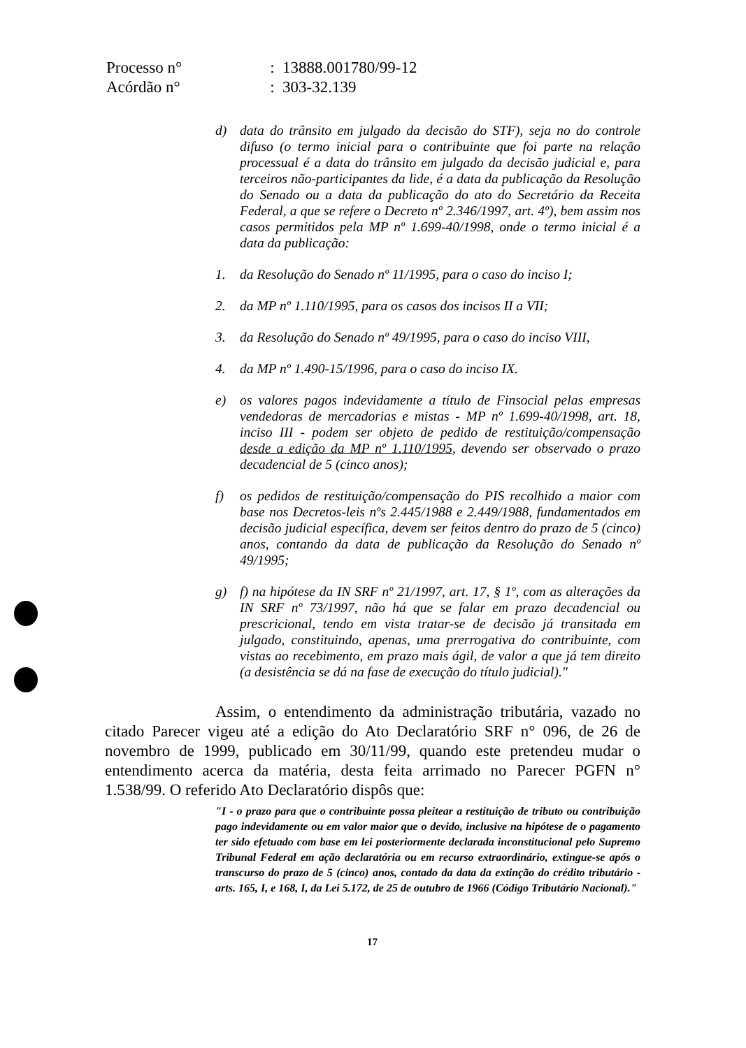| Processo n° | : 13888.001780/99-12 |
| Acórdão n° | : 303-32.139 |
d) data do trânsito em julgado da decisão do STF), seja no do controle difuso (o termo inicial para o contribuinte que foi parte na relação processual é a data do trânsito em julgado da decisão judicial e, para terceiros não-participantes da lide, é a data da publicação da Resolução do Senado ou a data da publicação do ato do Secretário da Receita Federal, a que se refere o Decreto nº 2.346/1997, art. 4º), bem assim nos casos permitidos pela MP nº 1.699-40/1998, onde o termo inicial é a data da publicação:
1. da Resolução do Senado nº 11/1995, para o caso do inciso I;
2. da MP nº 1.110/1995, para os casos dos incisos II a VII;
3. da Resolução do Senado nº 49/1995, para o caso do inciso VIII,
4. da MP nº 1.490-15/1996, para o caso do inciso IX.
e) os valores pagos indevidamente a título de Finsocial pelas empresas vendedoras de mercadorias e mistas - MP nº 1.699-40/1998, art. 18, inciso III - podem ser objeto de pedido de restituição/compensação desde a edição da MP nº 1.110/1995, devendo ser observado o prazo decadencial de 5 (cinco anos);
f) os pedidos de restituição/compensação do PIS recolhido a maior com base nos Decretos-leis nºs 2.445/1988 e 2.449/1988, fundamentados em decisão judicial específica, devem ser feitos dentro do prazo de 5 (cinco) anos, contando da data de publicação da Resolução do Senado nº 49/1995;
g) f) na hipótese da IN SRF nº 21/1997, art. 17, § 1º, com as alterações da IN SRF nº 73/1997, não há que se falar em prazo decadencial ou prescricional, tendo em vista tratar-se de decisão já transitada em julgado, constituindo, apenas, uma prerrogativa do contribuinte, com vistas ao recebimento, em prazo mais ágil, de valor a que já tem direito (a desistência se dá na fase de execução do título judicial)."
Assim, o entendimento da administração tributária, vazado no citado Parecer vigeu até a edição do Ato Declaratório SRF n° 096, de 26 de novembro de 1999, publicado em 30/11/99, quando este pretendeu mudar o entendimento acerca da matéria, desta feita arrimado no Parecer PGFN n° 1.538/99. O referido Ato Declaratório dispôs que:
"I - o prazo para que o contribuinte possa pleitear a restituição de tributo ou contribuição pago indevidamente ou em valor maior que o devido, inclusive na hipótese de o pagamento ter sido efetuado com base em lei posteriormente declarada inconstitucional pelo Supremo Tribunal Federal em ação declaratória ou em recurso extraordinário, extingue-se após o transcurso do prazo de 5 (cinco) anos, contado da data da extinção do crédito tributário - arts. 165, I, e 168, I, da Lei 5.172, de 25 de outubro de 1966 (Código Tributário Nacional)."
17